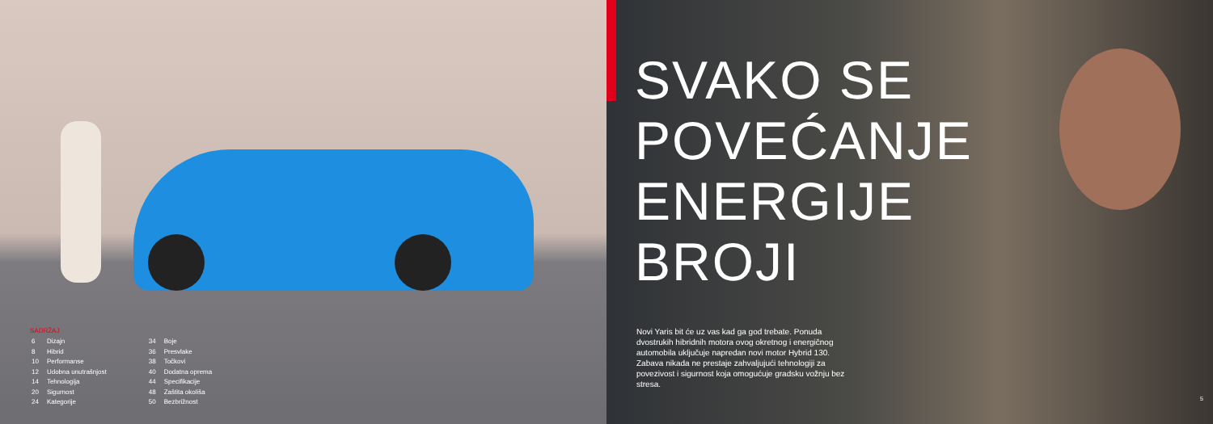SADRŽAJ
| 6 | Dizajn |
| 8 | Hibrid |
| 10 | Performanse |
| 12 | Udobna unutrašnjost |
| 14 | Tehnologija |
| 20 | Sigurnost |
| 24 | Kategorije |
| 34 | Boje |
| 36 | Presvlake |
| 38 | Točkovi |
| 40 | Dodatna oprema |
| 44 | Specifikacije |
| 48 | Zaštita okoliša |
| 50 | Bezbrižnost |
SVAKO SE
POVEĆANJE
ENERGIJE
BROJI
Novi Yaris bit će uz vas kad ga god trebate. Ponuda dvostrukih hibridnih motora ovog okretnog i energičnog automobila uključuje napredan novi motor Hybrid 130. Zabava nikada ne prestaje zahvaljujući tehnologiji za povezivost i sigurnost koja omogućuje gradsku vožnju bez stresa.
5